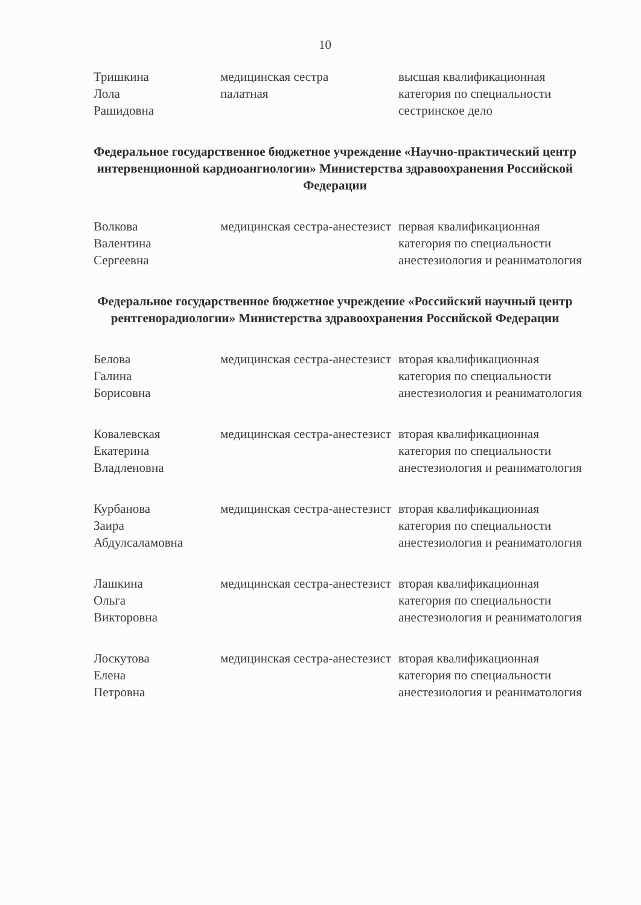10
| Тришкина Лола Рашидовна | медицинская сестра палатная | высшая квалификационная категория по специальности сестринское дело |
Федеральное государственное бюджетное учреждение «Научно-практический центр интервенционной кардиоангиологии» Министерства здравоохранения Российской Федерации
| Волкова Валентина Сергеевна | медицинская сестра-анестезист | первая квалификационная категория по специальности анестезиология и реаниматология |
Федеральное государственное бюджетное учреждение «Российский научный центр рентгенорадиологии» Министерства здравоохранения Российской Федерации
| Белова Галина Борисовна | медицинская сестра-анестезист | вторая квалификационная категория по специальности анестезиология и реаниматология |
| Ковалевская Екатерина Владленовна | медицинская сестра-анестезист | вторая квалификационная категория по специальности анестезиология и реаниматология |
| Курбанова Заира Абдулсаламовна | медицинская сестра-анестезист | вторая квалификационная категория по специальности анестезиология и реаниматология |
| Лашкина Ольга Викторовна | медицинская сестра-анестезист | вторая квалификационная категория по специальности анестезиология и реаниматология |
| Лоскутова Елена Петровна | медицинская сестра-анестезист | вторая квалификационная категория по специальности анестезиология и реаниматология |